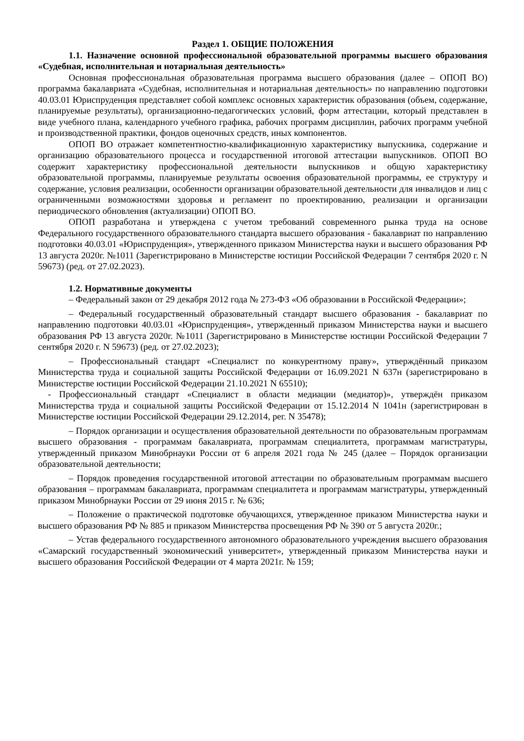Раздел 1. ОБЩИЕ ПОЛОЖЕНИЯ
1.1. Назначение основной профессиональной образовательной программы высшего образования «Судебная, исполнительная и нотариальная деятельность»
Основная профессиональная образовательная программа высшего образования (далее – ОПОП ВО) программа бакалавриата «Судебная, исполнительная и нотариальная деятельность» по направлению подготовки 40.03.01 Юриспруденция представляет собой комплекс основных характеристик образования (объем, содержание, планируемые результаты), организационно-педагогических условий, форм аттестации, который представлен в виде учебного плана, календарного учебного графика, рабочих программ дисциплин, рабочих программ учебной и производственной практики, фондов оценочных средств, иных компонентов.
ОПОП ВО отражает компетентностно-квалификационную характеристику выпускника, содержание и организацию образовательного процесса и государственной итоговой аттестации выпускников. ОПОП ВО содержит характеристику профессиональной деятельности выпускников и общую характеристику образовательной программы, планируемые результаты освоения образовательной программы, ее структуру и содержание, условия реализации, особенности организации образовательной деятельности для инвалидов и лиц с ограниченными возможностями здоровья и регламент по проектированию, реализации и организации периодического обновления (актуализации) ОПОП ВО.
ОПОП разработана и утверждена с учетом требований современного рынка труда на основе Федерального государственного образовательного стандарта высшего образования - бакалавриат по направлению подготовки 40.03.01 «Юриспруденция», утвержденного приказом Министерства науки и высшего образования РФ 13 августа 2020г. №1011 (Зарегистрировано в Министерстве юстиции Российской Федерации 7 сентября 2020 г. N 59673) (ред. от 27.02.2023).
1.2. Нормативные документы
– Федеральный закон от 29 декабря 2012 года № 273-ФЗ «Об образовании в Российской Федерации»;
– Федеральный государственный образовательный стандарт высшего образования - бакалавриат по направлению подготовки 40.03.01 «Юриспруденция», утвержденный приказом Министерства науки и высшего образования РФ 13 августа 2020г. №1011 (Зарегистрировано в Министерстве юстиции Российской Федерации 7 сентября 2020 г. N 59673) (ред. от 27.02.2023);
– Профессиональный стандарт «Специалист по конкурентному праву», утверждённый приказом Министерства труда и социальной защиты Российской Федерации от 16.09.2021 N 637н (зарегистрировано в Министерстве юстиции Российской Федерации 21.10.2021 N 65510);
- Профессиональный стандарт «Специалист в области медиации (медиатор)», утверждён приказом Министерства труда и социальной защиты Российской Федерации от 15.12.2014 N 1041н (зарегистрирован в Министерстве юстиции Российской Федерации 29.12.2014, рег. N 35478);
– Порядок организации и осуществления образовательной деятельности по образовательным программам высшего образования - программам бакалавриата, программам специалитета, программам магистратуры, утвержденный приказом Минобрнауки России от 6 апреля 2021 года № 245 (далее – Порядок организации образовательной деятельности;
– Порядок проведения государственной итоговой аттестации по образовательным программам высшего образования – программам бакалавриата, программам специалитета и программам магистратуры, утвержденный приказом Минобрнауки России от 29 июня 2015 г. № 636;
– Положение о практической подготовке обучающихся, утвержденное приказом Министерства науки и высшего образования РФ № 885 и приказом Министерства просвещения РФ № 390 от 5 августа 2020г.;
– Устав федерального государственного автономного образовательного учреждения высшего образования «Самарский государственный экономический университет», утвержденный приказом Министерства науки и высшего образования Российской Федерации от 4 марта 2021г. № 159;